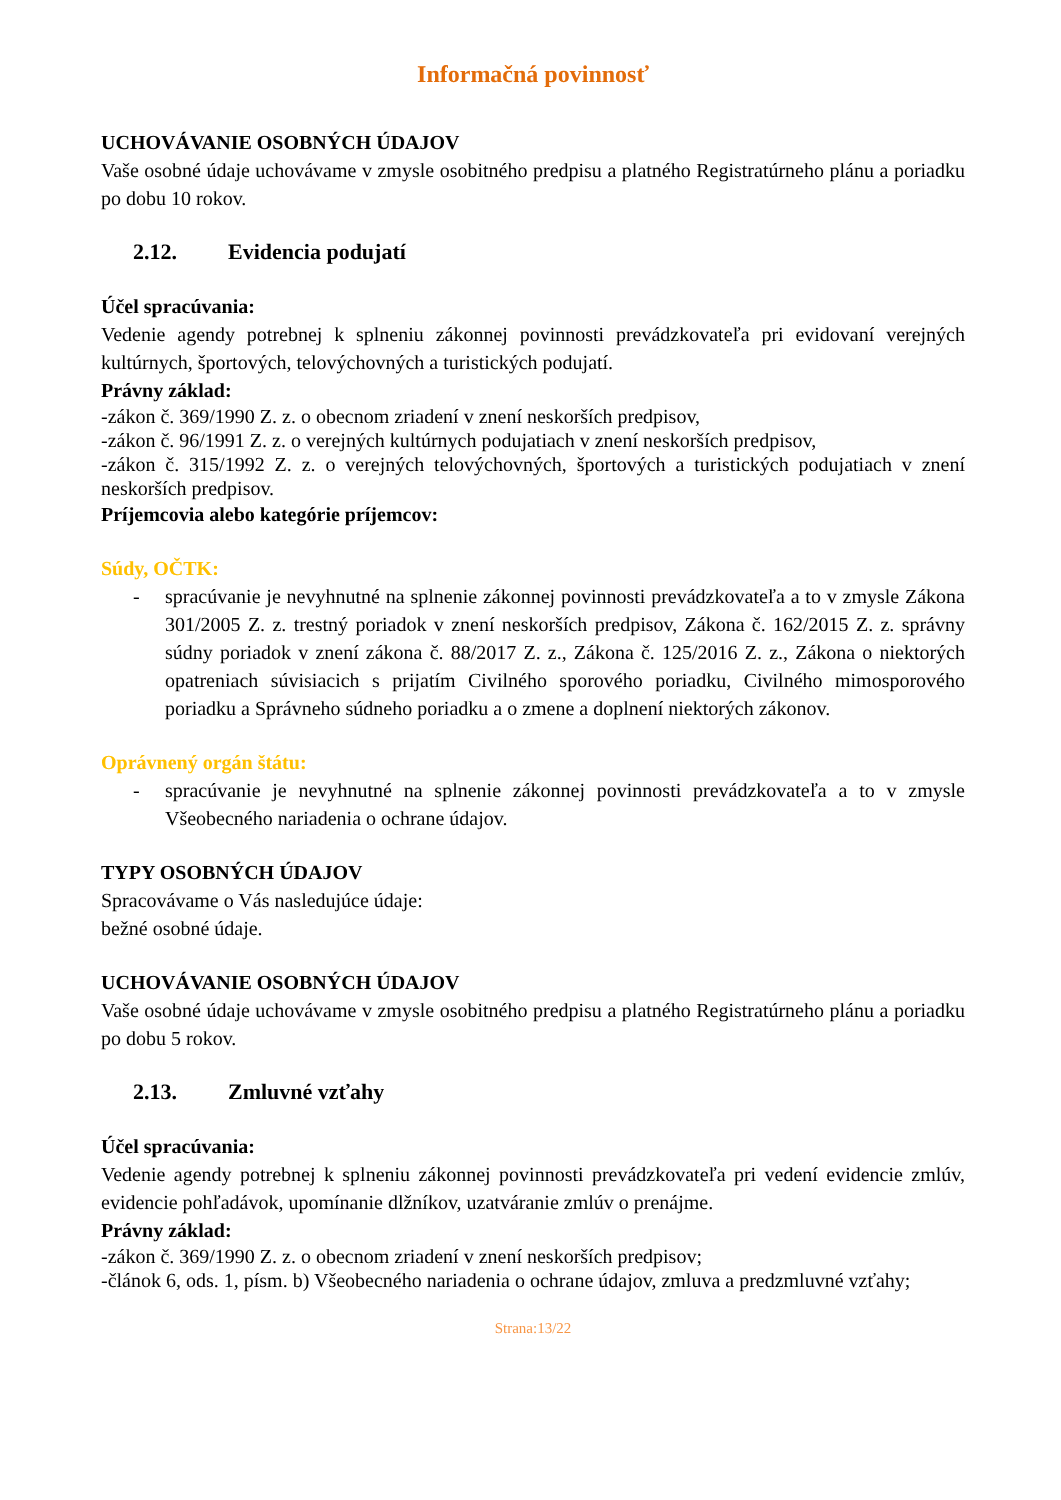Informačná povinnosť
UCHOVÁVANIE OSOBNÝCH ÚDAJOV
Vaše osobné údaje uchovávame v zmysle osobitného predpisu a platného Registratúrneho plánu a poriadku po dobu 10 rokov.
2.12. Evidencia podujatí
Účel spracúvania:
Vedenie agendy potrebnej k splneniu zákonnej povinnosti prevádzkovateľa pri evidovaní verejných kultúrnych, športových, telovýchovných a turistických podujatí.
Právny základ:
-zákon č. 369/1990 Z. z. o obecnom zriadení v znení neskorších predpisov,
-zákon č. 96/1991 Z. z. o verejných kultúrnych podujatiach v znení neskorších predpisov,
-zákon č. 315/1992 Z. z. o verejných telovýchovných, športových a turistických podujatiach v znení neskorších predpisov.
Príjemcovia alebo kategórie príjemcov:
Súdy, OČTK:
- spracúvanie je nevyhnutné na splnenie zákonnej povinnosti prevádzkovateľa a to v zmysle Zákona 301/2005 Z. z. trestný poriadok v znení neskorších predpisov, Zákona č. 162/2015 Z. z. správny súdny poriadok v znení zákona č. 88/2017 Z. z., Zákona č. 125/2016 Z. z., Zákona o niektorých opatreniach súvisiacich s prijatím Civilného sporového poriadku, Civilného mimosporového poriadku a Správneho súdneho poriadku a o zmene a doplnení niektorých zákonov.
Oprávnený orgán štátu:
- spracúvanie je nevyhnutné na splnenie zákonnej povinnosti prevádzkovateľa a to v zmysle Všeobecného nariadenia o ochrane údajov.
TYPY OSOBNÝCH ÚDAJOV
Spracovávame o Vás nasledujúce údaje:
bežné osobné údaje.
UCHOVÁVANIE OSOBNÝCH ÚDAJOV
Vaše osobné údaje uchovávame v zmysle osobitného predpisu a platného Registratúrneho plánu a poriadku po dobu 5 rokov.
2.13. Zmluvné vzťahy
Účel spracúvania:
Vedenie agendy potrebnej k splneniu zákonnej povinnosti prevádzkovateľa pri vedení evidencie zmlúv, evidencie pohľadávok, upomínanie dlžníkov, uzatváranie zmlúv o prenájme.
Právny základ:
-zákon č. 369/1990 Z. z. o obecnom zriadení v znení neskorších predpisov;
-článok 6, ods. 1, písm. b) Všeobecného nariadenia o ochrane údajov, zmluva a predzmluvné vzťahy;
Strana:13/22